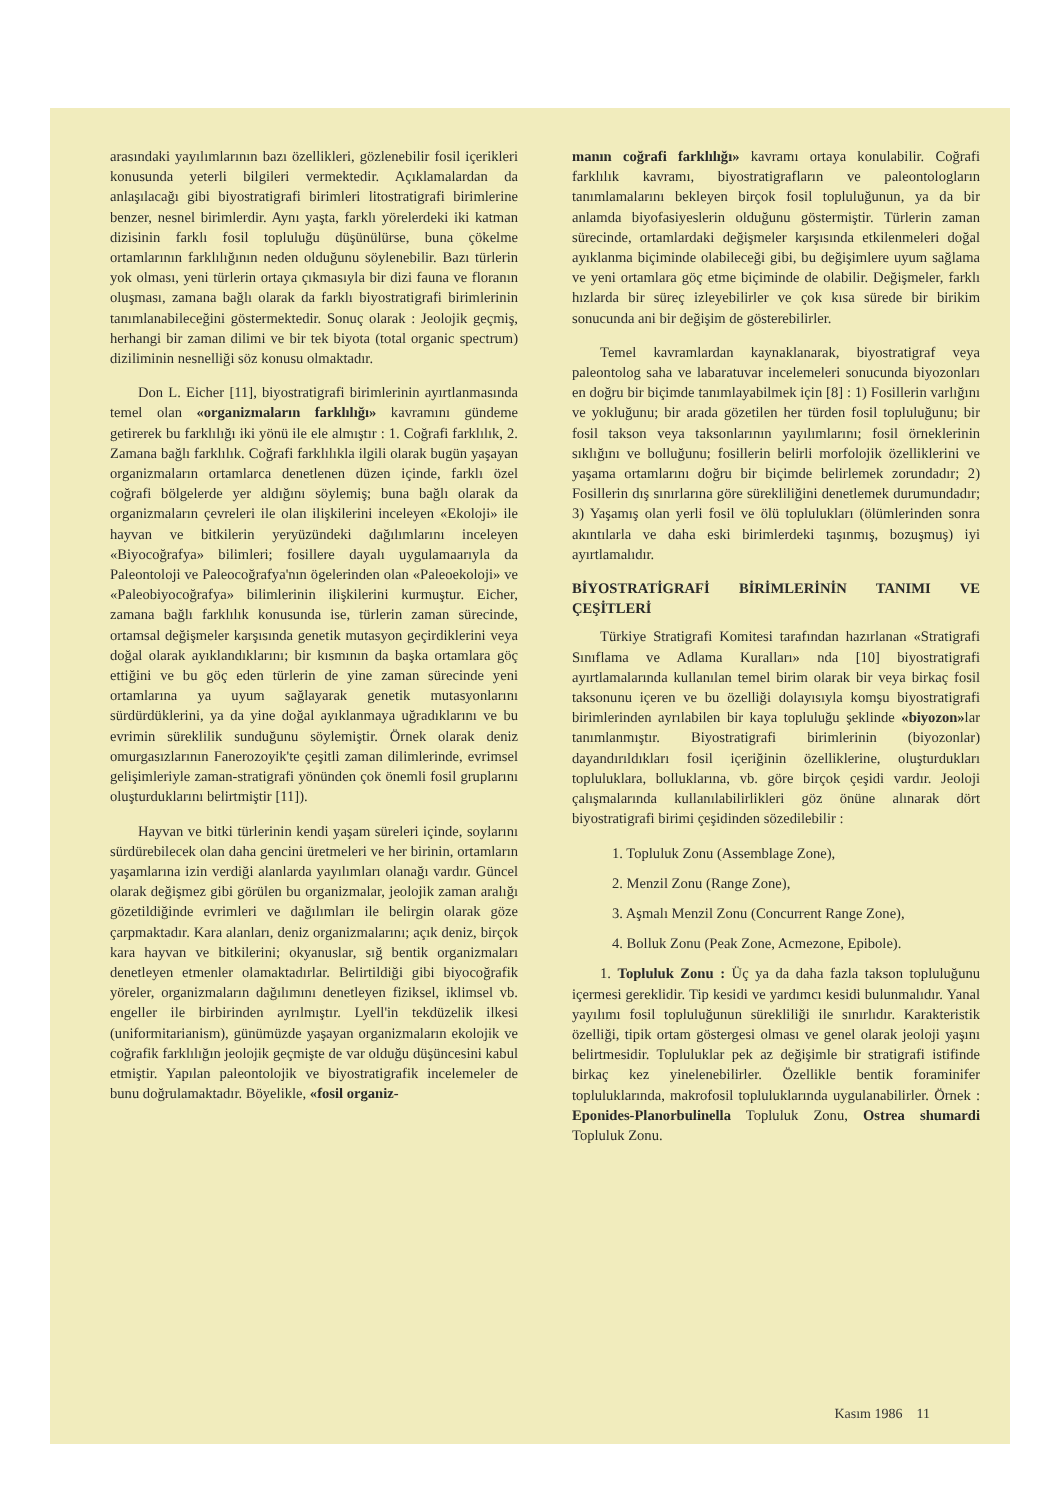arasındaki yayılımlarının bazı özellikleri, gözlenebilir fosil içerikleri konusunda yeterli bilgileri vermektedir. Açıklamalardan da anlaşılacağı gibi biyostratigrafi birimleri litostratigrafi birimlerine benzer, nesnel birimlerdir. Aynı yaşta, farklı yörelerdeki iki katman dizisinin farklı fosil topluluğu düşünülürse, buna çökelme ortamlarının farklılığının neden olduğunu söylenebilir. Bazı türlerin yok olması, yeni türlerin ortaya çıkmasıyla bir dizi fauna ve floranın oluşması, zamana bağlı olarak da farklı biyostratigrafi birimlerinin tanımlanabileceğini göstermektedir. Sonuç olarak : Jeolojik geçmiş, herhangi bir zaman dilimi ve bir tek biyota (total organic spectrum) diziliminin nesnelliği söz konusu olmaktadır.
Don L. Eicher [11], biyostratigrafi birimlerinin ayırtlanmasında temel olan «organizmaların farklılığı» kavramını gündeme getirerek bu farklılığı iki yönü ile ele almıştır : 1. Coğrafi farklılık, 2. Zamana bağlı farklılık. Coğrafi farklılıkla ilgili olarak bugün yaşayan organizmaların ortamlarca denetlenen düzen içinde, farklı özel coğrafi bölgelerde yer aldığını söylemiş; buna bağlı olarak da organizmaların çevreleri ile olan ilişkilerini inceleyen «Ekoloji» ile hayvan ve bitkilerin yeryüzündeki dağılımlarını inceleyen «Biyocoğrafya» bilimleri; fosillere dayalı uygulamaarıyla da Paleontoloji ve Paleocoğrafya'nın ögelerinden olan «Paleoekoloji» ve «Paleobiyocoğrafya» bilimlerinin ilişkilerini kurmuştur. Eicher, zamana bağlı farklılık konusunda ise, türlerin zaman sürecinde, ortamsal değişmeler karşısında genetik mutasyon geçirdiklerini veya doğal olarak ayıklandıklarını; bir kısmının da başka ortamlara göç ettiğini ve bu göç eden türlerin de yine zaman sürecinde yeni ortamlarına ya uyum sağlayarak genetik mutasyonlarını sürdürdüklerini, ya da yine doğal ayıklanmaya uğradıklarını ve bu evrimin süreklilik sunduğunu söylemiştir. Örnek olarak deniz omurgasızlarının Fanerozoyik'te çeşitli zaman dilimlerinde, evrimsel gelişimleriyle zaman-stratigrafi yönünden çok önemli fosil gruplarını oluşturduklarını belirtmiştir [11]).
Hayvan ve bitki türlerinin kendi yaşam süreleri içinde, soylarını sürdürebilecek olan daha gencini üretmeleri ve her birinin, ortamların yaşamlarına izin verdiği alanlarda yayılımları olanağı vardır. Güncel olarak değişmez gibi görülen bu organizmalar, jeolojik zaman aralığı gözetildiğinde evrimleri ve dağılımları ile belirgin olarak göze çarpmaktadır. Kara alanları, deniz organizmalarını; açık deniz, birçok kara hayvan ve bitkilerini; okyanuslar, sığ bentik organizmaları denetleyen etmenler olamaktadırlar. Belirtildiği gibi biyocoğrafik yöreler, organizmaların dağılımını denetleyen fiziksel, iklimsel vb. engeller ile birbirinden ayrılmıştır. Lyell'in tekdüzelik ilkesi (uniformitarianism), günümüzde yaşayan organizmaların ekolojik ve coğrafik farklılığın jeolojik geçmişte de var olduğu düşüncesini kabul etmiştir. Yapılan paleontolojik ve biyostratigrafik incelemeler de bunu doğrulamaktadır. Böyelikle, «fosil organiz-
manın coğrafi farklılığı» kavramı ortaya konulabilir. Coğrafi farklılık kavramı, biyostratigrafların ve paleontologların tanımlamalarını bekleyen birçok fosil topluluğunun, ya da bir anlamda biyofasiyeslerin olduğunu göstermiştir. Türlerin zaman sürecinde, ortamlardaki değişmeler karşısında etkilenmeleri doğal ayıklanma biçiminde olabileceği gibi, bu değişimlere uyum sağlama ve yeni ortamlara göç etme biçiminde de olabilir. Değişmeler, farklı hızlarda bir süreç izleyebilirler ve çok kısa sürede bir birikim sonucunda ani bir değişim de gösterebilirler.
Temel kavramlardan kaynaklanarak, biyostratigraf veya paleontolog saha ve labaratuvar incelemeleri sonucunda biyozonları en doğru bir biçimde tanımlayabilmek için [8] : 1) Fosillerin varlığını ve yokluğunu; bir arada gözetilen her türden fosil topluluğunu; bir fosil takson veya taksonlarının yayılımlarını; fosil örneklerinin sıklığını ve bolluğunu; fosillerin belirli morfolojik özelliklerini ve yaşama ortamlarını doğru bir biçimde belirlemek zorundadır; 2) Fosillerin dış sınırlarına göre sürekliliğini denetlemek durumundadır; 3) Yaşamış olan yerli fosil ve ölü toplulukları (ölümlerinden sonra akıntılarla ve daha eski birimlerdeki taşınmış, bozuşmuş) iyi ayırtlamalıdır.
BİYOSTRATİGRAFİ BİRİMLERİNİN TANIMI VE ÇEŞİTLERİ
Türkiye Stratigrafi Komitesi tarafından hazırlanan «Stratigrafi Sınıflama ve Adlama Kuralları» nda [10] biyostratigrafi ayırtlamalarında kullanılan temel birim olarak bir veya birkaç fosil taksonunu içeren ve bu özelliği dolayısıyla komşu biyostratigrafi birimlerinden ayrılabilen bir kaya topluluğu şeklinde «biyozon»lar tanımlanmıştır. Biyostratigrafi birimlerinin (biyozonlar) dayandırıldıkları fosil içeriğinin özelliklerine, oluşturdukları topluluklara, bolluklarına, vb. göre birçok çeşidi vardır. Jeoloji çalışmalarında kullanılabilirlikleri göz önüne alınarak dört biyostratigrafi birimi çeşidinden sözedilebilir :
1. Topluluk Zonu (Assemblage Zone),
2. Menzil Zonu (Range Zone),
3. Aşmalı Menzil Zonu (Concurrent Range Zone),
4. Bolluk Zonu (Peak Zone, Acmezone, Epibole).
1. Topluluk Zonu : Üç ya da daha fazla takson topluluğunu içermesi gereklidir. Tip kesidi ve yardımcı kesidi bulunmalıdır. Yanal yayılımı fosil topluluğunun sürekliliği ile sınırlıdır. Karakteristik özelliği, tipik ortam göstergesi olması ve genel olarak jeoloji yaşını belirtmesidir. Topluluklar pek az değişimle bir stratigrafi istifinde birkaç kez yinelenebilirler. Özellikle bentik foraminifer topluluklarında, makrofosil topluluklarında uygulanabilirler. Örnek : Eponides-Planorbulinella Topluluk Zonu, Ostrea shumardi Topluluk Zonu.
Kasım 1986 11